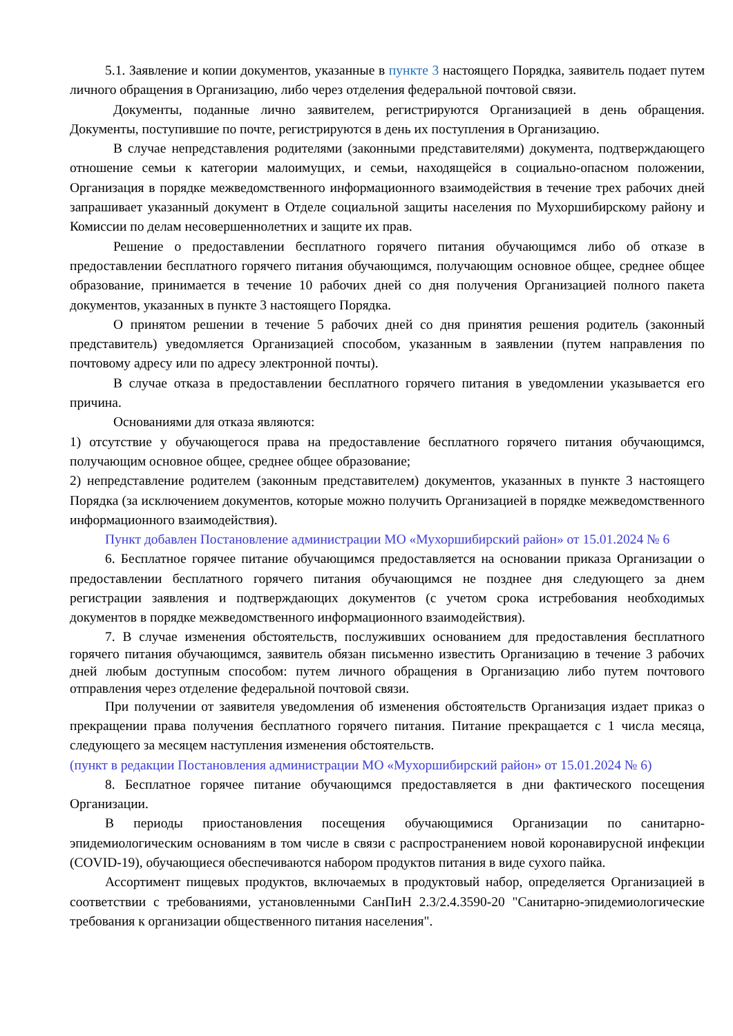5.1. Заявление и копии документов, указанные в пункте 3 настоящего Порядка, заявитель подает путем личного обращения в Организацию, либо через отделения федеральной почтовой связи.
Документы, поданные лично заявителем, регистрируются Организацией в день обращения. Документы, поступившие по почте, регистрируются в день их поступления в Организацию.
В случае непредставления родителями (законными представителями) документа, подтверждающего отношение семьи к категории малоимущих, и семьи, находящейся в социально-опасном положении, Организация в порядке межведомственного информационного взаимодействия в течение трех рабочих дней запрашивает указанный документ в Отделе социальной защиты населения по Мухоршибирскому району и Комиссии по делам несовершеннолетних и защите их прав.
Решение о предоставлении бесплатного горячего питания обучающимся либо об отказе в предоставлении бесплатного горячего питания обучающимся, получающим основное общее, среднее общее образование, принимается в течение 10 рабочих дней со дня получения Организацией полного пакета документов, указанных в пункте 3 настоящего Порядка.
О принятом решении в течение 5 рабочих дней со дня принятия решения родитель (законный представитель) уведомляется Организацией способом, указанным в заявлении (путем направления по почтовому адресу или по адресу электронной почты).
В случае отказа в предоставлении бесплатного горячего питания в уведомлении указывается его причина.
Основаниями для отказа являются:
1) отсутствие у обучающегося права на предоставление бесплатного горячего питания обучающимся, получающим основное общее, среднее общее образование;
2) непредставление родителем (законным представителем) документов, указанных в пункте 3 настоящего Порядка (за исключением документов, которые можно получить Организацией в порядке межведомственного информационного взаимодействия).
Пункт добавлен Постановление администрации МО «Мухоршибирский район» от 15.01.2024 № 6
6. Бесплатное горячее питание обучающимся предоставляется на основании приказа Организации о предоставлении бесплатного горячего питания обучающимся не позднее дня следующего за днем регистрации заявления и подтверждающих документов (с учетом срока истребования необходимых документов в порядке межведомственного информационного взаимодействия).
7. В случае изменения обстоятельств, послуживших основанием для предоставления бесплатного горячего питания обучающимся, заявитель обязан письменно известить Организацию в течение 3 рабочих дней любым доступным способом: путем личного обращения в Организацию либо путем почтового отправления через отделение федеральной почтовой связи.
При получении от заявителя уведомления об изменения обстоятельств Организация издает приказ о прекращении права получения бесплатного горячего питания. Питание прекращается с 1 числа месяца, следующего за месяцем наступления изменения обстоятельств.
(пункт в редакции Постановления администрации МО «Мухоршибирский район» от 15.01.2024 № 6)
8. Бесплатное горячее питание обучающимся предоставляется в дни фактического посещения Организации.
В периоды приостановления посещения обучающимися Организации по санитарно-эпидемиологическим основаниям в том числе в связи с распространением новой коронавирусной инфекции (COVID-19), обучающиеся обеспечиваются набором продуктов питания в виде сухого пайка.
Ассортимент пищевых продуктов, включаемых в продуктовый набор, определяется Организацией в соответствии с требованиями, установленными СанПиН 2.3/2.4.3590-20 "Санитарно-эпидемиологические требования к организации общественного питания населения".